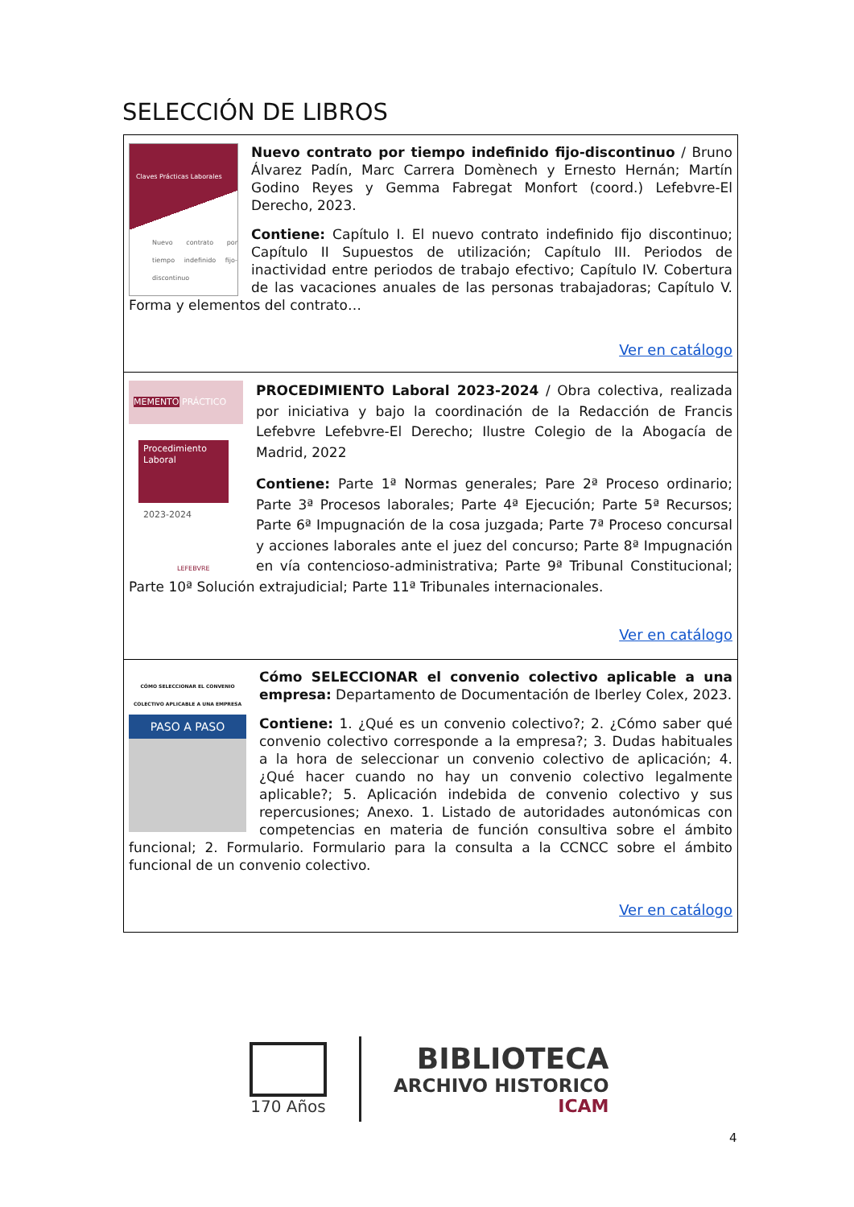SELECCIÓN DE LIBROS
Claves Prácticas Laborales
Nuevo contrato por tiempo indefinido fijo-discontinuo
Nuevo contrato por tiempo indefinido fijo-discontinuo / Bruno Álvarez Padín, Marc Carrera Domènech y Ernesto Hernán; Martín Godino Reyes y Gemma Fabregat Monfort (coord.) Lefebvre-El Derecho, 2023.
Contiene: Capítulo I. El nuevo contrato indefinido fijo discontinuo; Capítulo II Supuestos de utilización; Capítulo III. Periodos de inactividad entre periodos de trabajo efectivo; Capítulo IV. Cobertura de las vacaciones anuales de las personas trabajadoras; Capítulo V. Forma y elementos del contrato…
Ver en catálogo
MEMENTO PRÁCTICO
Procedimiento Laboral
2023-2024
LEFEBVRE
PROCEDIMIENTO Laboral 2023-2024 / Obra colectiva, realizada por iniciativa y bajo la coordinación de la Redacción de Francis Lefebvre Lefebvre-El Derecho; Ilustre Colegio de la Abogacía de Madrid, 2022
Contiene: Parte 1ª Normas generales; Pare 2ª Proceso ordinario; Parte 3ª Procesos laborales; Parte 4ª Ejecución; Parte 5ª Recursos; Parte 6ª Impugnación de la cosa juzgada; Parte 7ª Proceso concursal y acciones laborales ante el juez del concurso; Parte 8ª Impugnación en vía contencioso-administrativa; Parte 9ª Tribunal Constitucional; Parte 10ª Solución extrajudicial; Parte 11ª Tribunales internacionales.
Ver en catálogo
CÓMO SELECCIONAR EL CONVENIO COLECTIVO APLICABLE A UNA EMPRESA
PASO A PASO
Cómo SELECCIONAR el convenio colectivo aplicable a una empresa: Departamento de Documentación de Iberley Colex, 2023.
Contiene: 1. ¿Qué es un convenio colectivo?; 2. ¿Cómo saber qué convenio colectivo corresponde a la empresa?; 3. Dudas habituales a la hora de seleccionar un convenio colectivo de aplicación; 4. ¿Qué hacer cuando no hay un convenio colectivo legalmente aplicable?; 5. Aplicación indebida de convenio colectivo y sus repercusiones; Anexo. 1. Listado de autoridades autonómicas con competencias en materia de función consultiva sobre el ámbito funcional; 2. Formulario. Formulario para la consulta a la CCNCC sobre el ámbito funcional de un convenio colectivo.
Ver en catálogo
170 Años
BIBLIOTECA
ARCHIVO HISTORICO
ICAM
4